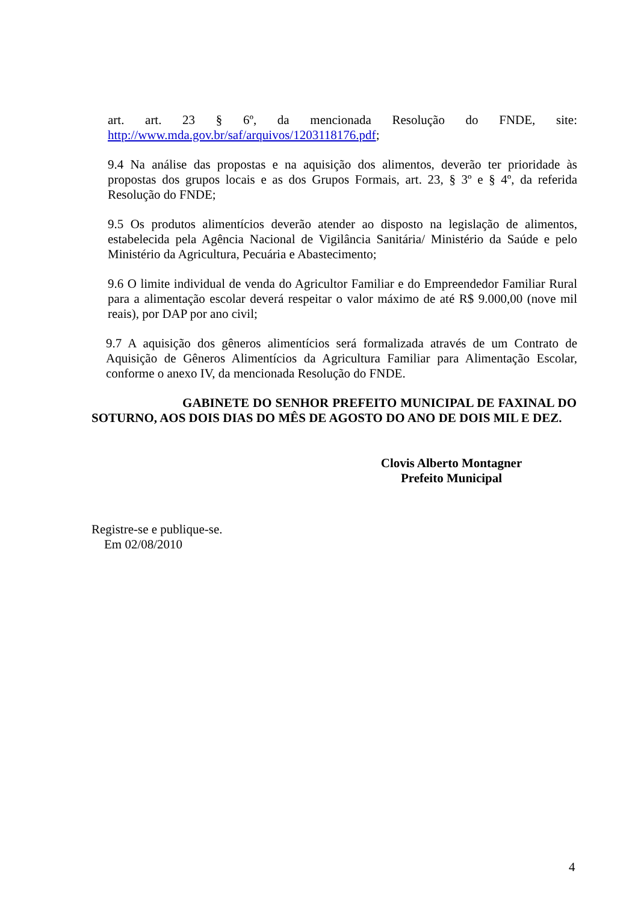art. art. 23 § 6º, da mencionada Resolução do FNDE, site: http://www.mda.gov.br/saf/arquivos/1203118176.pdf;
9.4 Na análise das propostas e na aquisição dos alimentos, deverão ter prioridade às propostas dos grupos locais e as dos Grupos Formais, art. 23, § 3º e § 4º, da referida Resolução do FNDE;
9.5 Os produtos alimentícios deverão atender ao disposto na legislação de alimentos, estabelecida pela Agência Nacional de Vigilância Sanitária/ Ministério da Saúde e pelo Ministério da Agricultura, Pecuária e Abastecimento;
9.6 O limite individual de venda do Agricultor Familiar e do Empreendedor Familiar Rural para a alimentação escolar deverá respeitar o valor máximo de até R$ 9.000,00 (nove mil reais), por DAP por ano civil;
9.7 A aquisição dos gêneros alimentícios será formalizada através de um Contrato de Aquisição de Gêneros Alimentícios da Agricultura Familiar para Alimentação Escolar, conforme o anexo IV, da mencionada Resolução do FNDE.
GABINETE DO SENHOR PREFEITO MUNICIPAL DE FAXINAL DO SOTURNO, AOS DOIS DIAS DO MÊS DE AGOSTO DO ANO DE DOIS MIL E DEZ.
Clovis Alberto Montagner
Prefeito Municipal
Registre-se e publique-se.
Em 02/08/2010
4